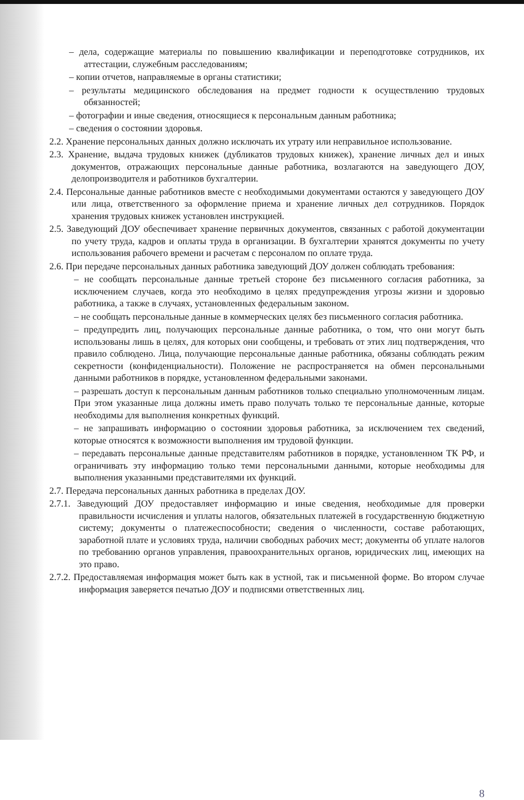– дела, содержащие материалы по повышению квалификации и переподготовке сотрудников, их аттестации, служебным расследованиям;
– копии отчетов, направляемые в органы статистики;
– результаты медицинского обследования на предмет годности к осуществлению трудовых обязанностей;
– фотографии и иные сведения, относящиеся к персональным данным работника;
– сведения о состоянии здоровья.
2.2. Хранение персональных данных должно исключать их утрату или неправильное использование.
2.3. Хранение, выдача трудовых книжек (дубликатов трудовых книжек), хранение личных дел и иных документов, отражающих персональные данные работника, возлагаются на заведующего ДОУ, делопроизводителя и работников бухгалтерии.
2.4. Персональные данные работников вместе с необходимыми документами остаются у заведующего ДОУ или лица, ответственного за оформление приема и хранение личных дел сотрудников. Порядок хранения трудовых книжек установлен инструкцией.
2.5. Заведующий ДОУ обеспечивает хранение первичных документов, связанных с работой документации по учету труда, кадров и оплаты труда в организации. В бухгалтерии хранятся документы по учету использования рабочего времени и расчетам с персоналом по оплате труда.
2.6. При передаче персональных данных работника заведующий ДОУ должен соблюдать требования:
– не сообщать персональные данные третьей стороне без письменного согласия работника, за исключением случаев, когда это необходимо в целях предупреждения угрозы жизни и здоровью работника, а также в случаях, установленных федеральным законом.
– не сообщать персональные данные в коммерческих целях без письменного согласия работника.
– предупредить лиц, получающих персональные данные работника, о том, что они могут быть использованы лишь в целях, для которых они сообщены, и требовать от этих лиц подтверждения, что правило соблюдено. Лица, получающие персональные данные работника, обязаны соблюдать режим секретности (конфиденциальности). Положение не распространяется на обмен персональными данными работников в порядке, установленном федеральными законами.
– разрешать доступ к персональным данным работников только специально уполномоченным лицам. При этом указанные лица должны иметь право получать только те персональные данные, которые необходимы для выполнения конкретных функций.
– не запрашивать информацию о состоянии здоровья работника, за исключением тех сведений, которые относятся к возможности выполнения им трудовой функции.
– передавать персональные данные представителям работников в порядке, установленном ТК РФ, и ограничивать эту информацию только теми персональными данными, которые необходимы для выполнения указанными представителями их функций.
2.7. Передача персональных данных работника в пределах ДОУ.
2.7.1. Заведующий ДОУ предоставляет информацию и иные сведения, необходимые для проверки правильности исчисления и уплаты налогов, обязательных платежей в государственную бюджетную систему; документы о платежеспособности; сведения о численности, составе работающих, заработной плате и условиях труда, наличии свободных рабочих мест; документы об уплате налогов по требованию органов управления, правоохранительных органов, юридических лиц, имеющих на это право.
2.7.2. Предоставляемая информация может быть как в устной, так и письменной форме. Во втором случае информация заверяется печатью ДОУ и подписями ответственных лиц.
8